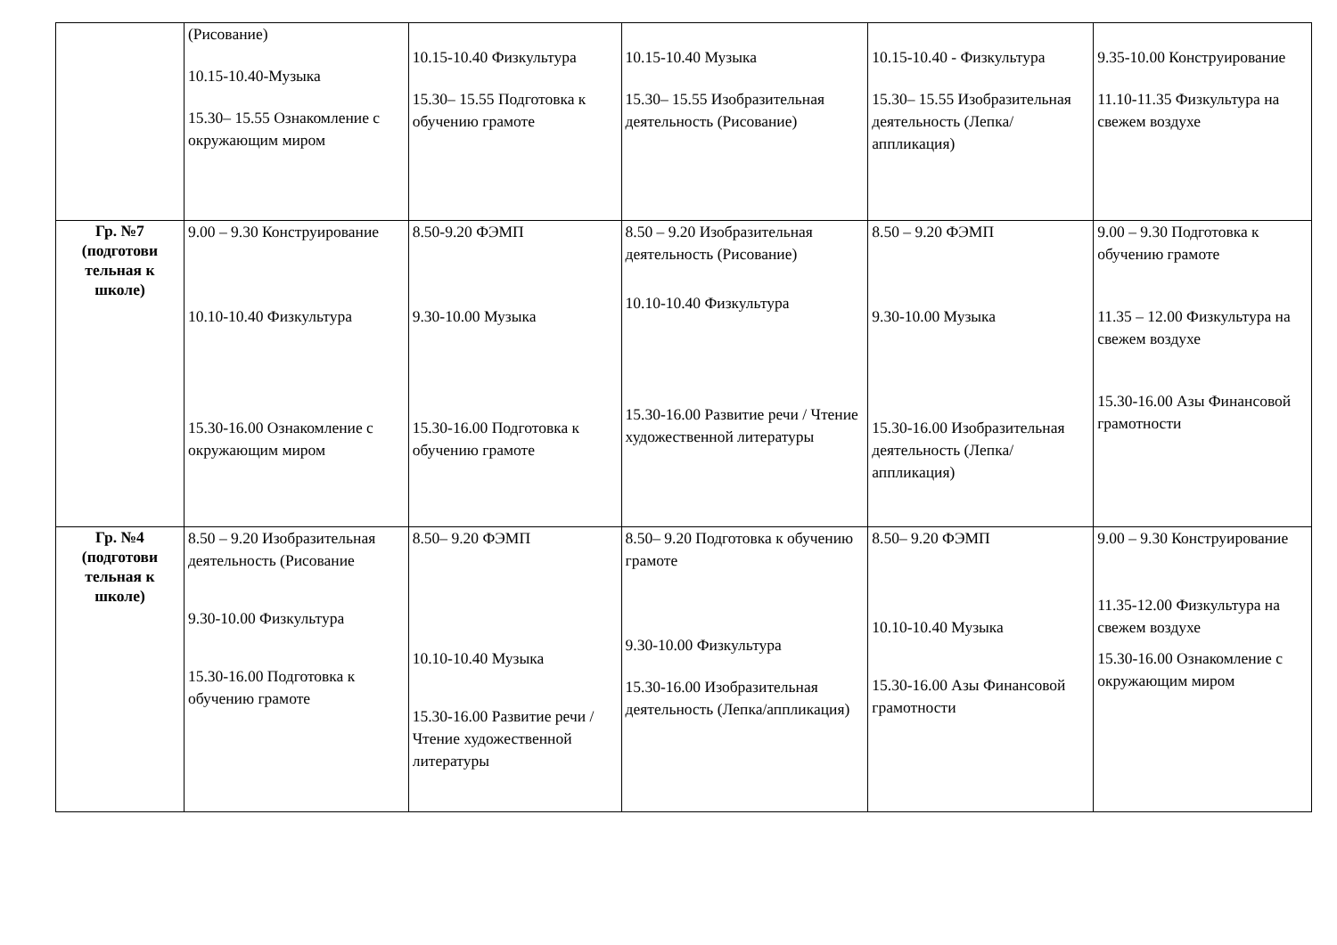| | (Рисование) 10.15-10.40-Музыка 15.30– 15.55 Ознакомление с окружающим миром | 10.15-10.40 Физкультура 15.30– 15.55 Подготовка к обучению грамоте | 10.15-10.40 Музыка 15.30– 15.55 Изобразительная деятельность (Рисование) | 10.15-10.40 - Физкультура 15.30– 15.55 Изобразительная деятельность (Лепка/аппликация) | 9.35-10.00 Конструирование 11.10-11.35 Физкультура на свежем воздухе |
| Гр. №7 (подготови тельная к школе) | 9.00 – 9.30 Конструирование 10.10-10.40 Физкультура 15.30-16.00 Ознакомление с окружающим миром | 8.50-9.20 ФЭМП 9.30-10.00 Музыка 15.30-16.00 Подготовка к обучению грамоте | 8.50 – 9.20 Изобразительная деятельность (Рисование) 10.10-10.40 Физкультура 15.30-16.00 Развитие речи / Чтение художественной литературы | 8.50 – 9.20 ФЭМП 9.30-10.00 Музыка 15.30-16.00 Изобразительная деятельность (Лепка/аппликация) | 9.00 – 9.30 Подготовка к обучению грамоте 11.35 – 12.00 Физкультура на свежем воздухе 15.30-16.00 Азы Финансовой грамотности |
| Гр. №4 (подготови тельная к школе) | 8.50 – 9.20 Изобразительная деятельность (Рисование 9.30-10.00 Физкультура 15.30-16.00 Подготовка к обучению грамоте | 8.50– 9.20 ФЭМП 10.10-10.40 Музыка 15.30-16.00 Развитие речи / Чтение художественной литературы | 8.50– 9.20 Подготовка к обучению грамоте 9.30-10.00 Физкультура 15.30-16.00 Изобразительная деятельность (Лепка/аппликация) | 8.50– 9.20 ФЭМП 10.10-10.40 Музыка 15.30-16.00 Азы Финансовой грамотности | 9.00 – 9.30 Конструирование 11.35-12.00 Физкультура на свежем воздухе 15.30-16.00 Ознакомление с окружающим миром |